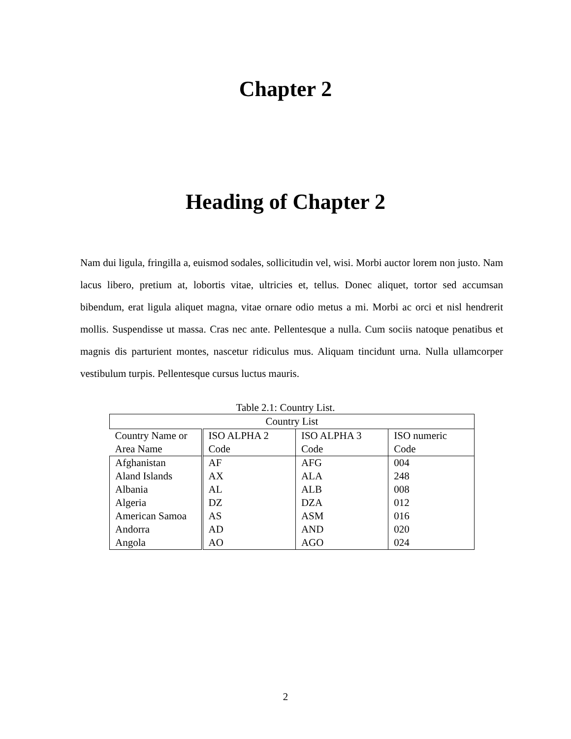Chapter 2
Heading of Chapter 2
Nam dui ligula, fringilla a, euismod sodales, sollicitudin vel, wisi. Morbi auctor lorem non justo. Nam lacus libero, pretium at, lobortis vitae, ultricies et, tellus. Donec aliquet, tortor sed accumsan bibendum, erat ligula aliquet magna, vitae ornare odio metus a mi. Morbi ac orci et nisl hendrerit mollis. Suspendisse ut massa. Cras nec ante. Pellentesque a nulla. Cum sociis natoque penatibus et magnis dis parturient montes, nascetur ridiculus mus. Aliquam tincidunt urna. Nulla ullamcorper vestibulum turpis. Pellentesque cursus luctus mauris.
Table 2.1: Country List.
| Country List | | | |
| --- | --- | --- | --- |
| Country Name or Area Name | ISO ALPHA 2 Code | ISO ALPHA 3 Code | ISO numeric Code |
| Afghanistan | AF | AFG | 004 |
| Aland Islands | AX | ALA | 248 |
| Albania | AL | ALB | 008 |
| Algeria | DZ | DZA | 012 |
| American Samoa | AS | ASM | 016 |
| Andorra | AD | AND | 020 |
| Angola | AO | AGO | 024 |
2